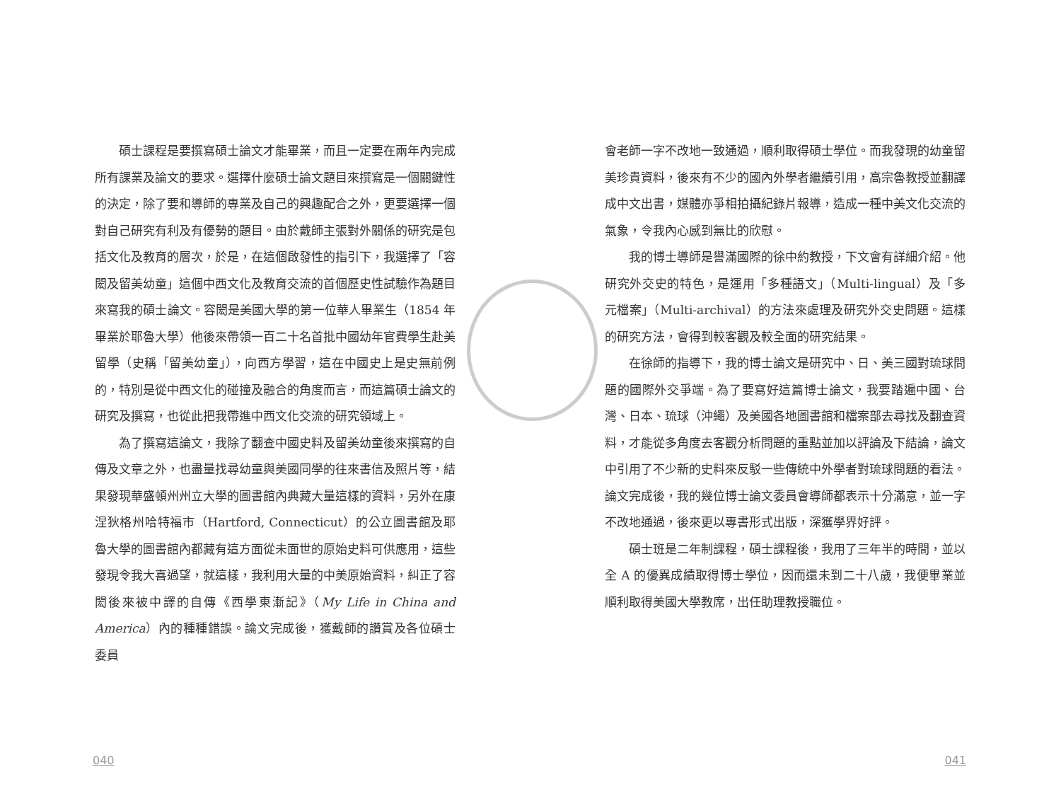碩士課程是要撰寫碩士論文才能畢業，而且一定要在兩年內完成所有課業及論文的要求。選擇什麼碩士論文題目來撰寫是一個關鍵性的決定，除了要和導師的專業及自己的興趣配合之外，更要選擇一個對自己研究有利及有優勢的題目。由於戴師主張對外關係的研究是包括文化及教育的層次，於是，在這個啟發性的指引下，我選擇了「容閎及留美幼童」這個中西文化及教育交流的首個歷史性試驗作為題目來寫我的碩士論文。容閎是美國大學的第一位華人畢業生（1854 年畢業於耶魯大學）他後來帶領一百二十名首批中國幼年官費學生赴美留學（史稱「留美幼童」），向西方學習，這在中國史上是史無前例的，特別是從中西文化的碰撞及融合的角度而言，而這篇碩士論文的研究及撰寫，也從此把我帶進中西文化交流的研究領域上。
為了撰寫這論文，我除了翻查中國史料及留美幼童後來撰寫的自傳及文章之外，也盡量找尋幼童與美國同學的往來書信及照片等，結果發現華盛頓州州立大學的圖書館內典藏大量這樣的資料，另外在康涅狄格州哈特福市（Hartford, Connecticut）的公立圖書館及耶魯大學的圖書館內都藏有這方面從未面世的原始史料可供應用，這些發現令我大喜過望，就這樣，我利用大量的中美原始資料，糾正了容閎後來被中譯的自傳《西學東漸記》（My Life in China and America）內的種種錯誤。論文完成後，獲戴師的讚賞及各位碩士委員
會老師一字不改地一致通過，順利取得碩士學位。而我發現的幼童留美珍貴資料，後來有不少的國內外學者繼續引用，高宗魯教授並翻譯成中文出書，媒體亦爭相拍攝紀錄片報導，造成一種中美文化交流的氣象，令我內心感到無比的欣慰。
我的博士導師是譽滿國際的徐中約教授，下文會有詳細介紹。他研究外交史的特色，是運用「多種語文」（Multi-lingual）及「多元檔案」（Multi-archival）的方法來處理及研究外交史問題。這樣的研究方法，會得到較客觀及較全面的研究結果。
在徐師的指導下，我的博士論文是研究中、日、美三國對琉球問題的國際外交爭端。為了要寫好這篇博士論文，我要踏遍中國、台灣、日本、琉球（沖繩）及美國各地圖書館和檔案部去尋找及翻查資料，才能從多角度去客觀分析問題的重點並加以評論及下結論，論文中引用了不少新的史料來反駁一些傳統中外學者對琉球問題的看法。論文完成後，我的幾位博士論文委員會導師都表示十分滿意，並一字不改地通過，後來更以專書形式出版，深獲學界好評。
碩士班是二年制課程，碩士課程後，我用了三年半的時間，並以全 A 的優異成績取得博士學位，因而還未到二十八歲，我便畢業並順利取得美國大學教席，出任助理教授職位。
040 041